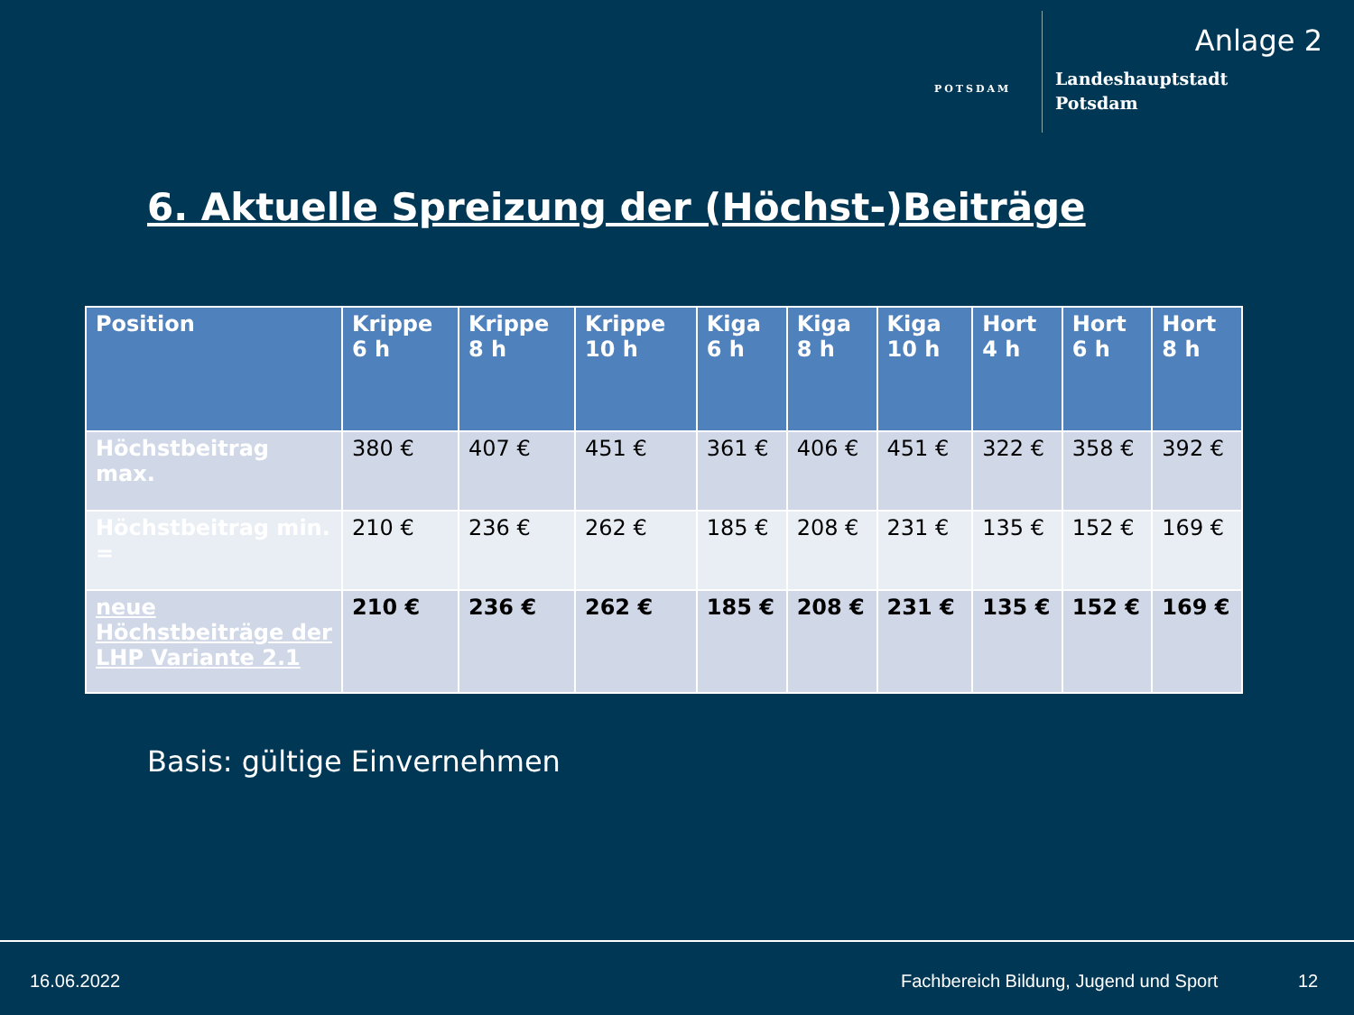Anlage 2
POTSDAM
Landeshauptstadt
Potsdam
6. Aktuelle Spreizung der (Höchst-)Beiträge
| Position | Krippe 6 h | Krippe 8 h | Krippe 10 h | Kiga 6 h | Kiga 8 h | Kiga 10 h | Hort 4 h | Hort 6 h | Hort 8 h |
| --- | --- | --- | --- | --- | --- | --- | --- | --- | --- |
| Höchstbeitrag max. | 380 € | 407 € | 451 € | 361 € | 406 € | 451 € | 322 € | 358 € | 392 € |
| Höchstbeitrag min. = | 210 € | 236 € | 262 € | 185 € | 208 € | 231 € | 135 € | 152 € | 169 € |
| neue Höchstbeiträge der LHP Variante 2.1 | 210 € | 236 € | 262 € | 185 € | 208 € | 231 € | 135 € | 152 € | 169 € |
Basis: gültige Einvernehmen
16.06.2022
Fachbereich Bildung, Jugend und Sport
12